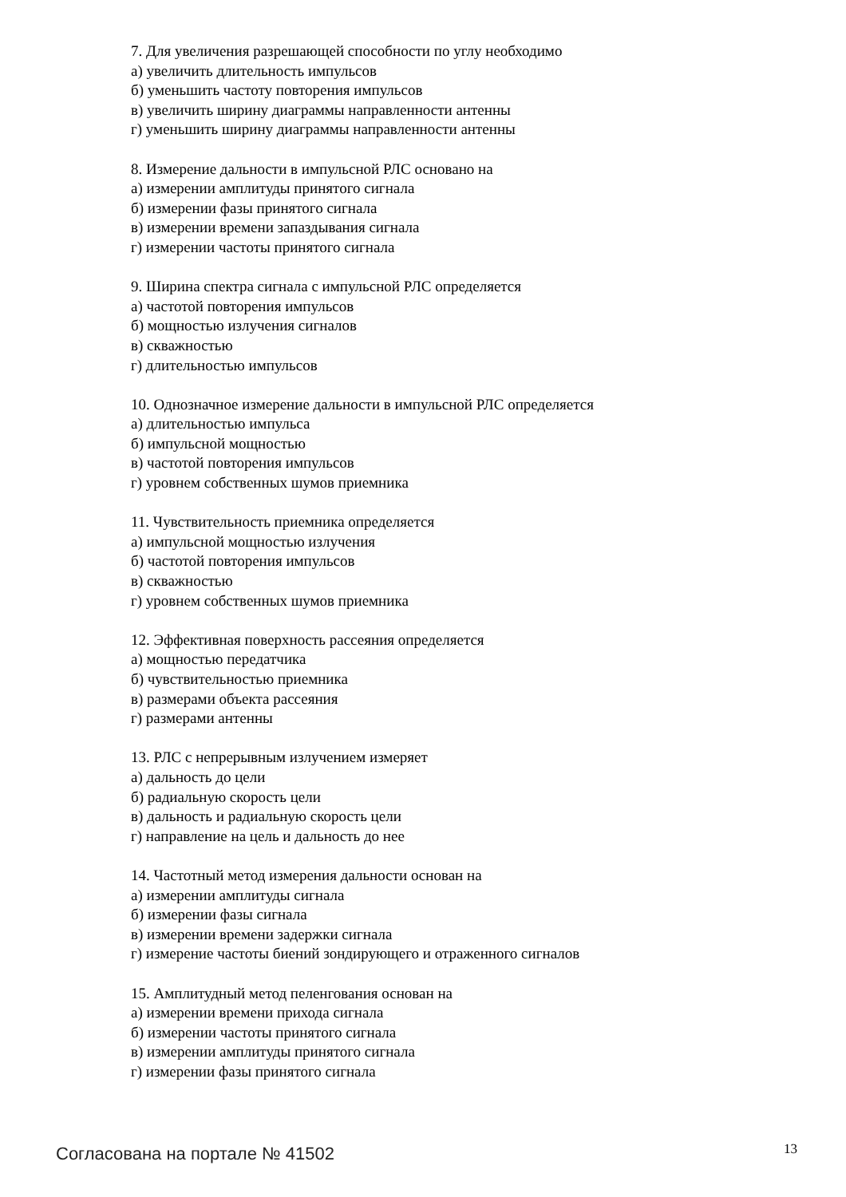7. Для увеличения разрешающей способности по углу необходимо
а) увеличить длительность импульсов
б) уменьшить частоту повторения импульсов
в) увеличить ширину диаграммы направленности антенны
г) уменьшить ширину диаграммы направленности антенны
8. Измерение дальности в импульсной РЛС основано на
а) измерении амплитуды принятого сигнала
б) измерении фазы принятого сигнала
в) измерении времени запаздывания сигнала
г) измерении частоты принятого сигнала
9. Ширина спектра сигнала с импульсной РЛС определяется
а) частотой повторения импульсов
б) мощностью излучения сигналов
в) скважностью
г) длительностью импульсов
10. Однозначное измерение дальности в импульсной РЛС определяется
а) длительностью импульса
б) импульсной мощностью
в) частотой повторения импульсов
г) уровнем собственных шумов приемника
11. Чувствительность приемника определяется
а) импульсной мощностью излучения
б) частотой повторения импульсов
в) скважностью
г) уровнем собственных шумов приемника
12. Эффективная поверхность рассеяния определяется
а) мощностью передатчика
б) чувствительностью приемника
в) размерами объекта рассеяния
г) размерами антенны
13. РЛС с непрерывным излучением измеряет
а) дальность до цели
б) радиальную скорость цели
в) дальность и радиальную скорость цели
г) направление на цель и дальность до нее
14. Частотный метод измерения дальности основан на
а) измерении амплитуды сигнала
б) измерении фазы сигнала
в) измерении времени задержки сигнала
г) измерение частоты биений зондирующего и отраженного сигналов
15. Амплитудный метод пеленгования основан на
а) измерении времени прихода сигнала
б) измерении частоты принятого сигнала
в) измерении амплитуды принятого сигнала
г) измерении фазы принятого сигнала
Согласована на портале № 41502 13